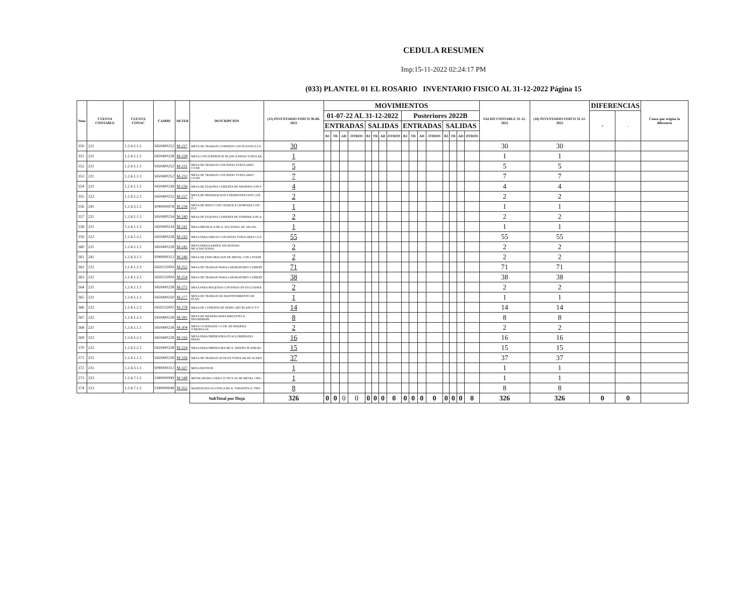CEDULA RESUMEN
Imp:15-11-2022 02:24:17 PM
(033) PLANTEL 01 EL ROSARIO INVENTARIO FISICO AL 31-12-2022 Página 15
| Num | CUENTA CONTABLE | CUENTA CONAC | CAMBS | DETER | DESCRIPCION | (15) INVENTARIO FISICO 30-06-2022 | MOVIMIENTOS | | | | | | | | | | | | | | | | SALDO CONTABLE 31-12-2022 | (16) INVENTARIO FISICO 31-12-2022 | DIFERENCIAS | | Causa que origino la diferencia |
| --- | --- | --- | --- | --- | --- | --- | --- | --- | --- | --- | --- | --- | --- | --- | --- | --- | --- | --- | --- | --- | --- | --- | --- | --- | --- | --- | --- |
| | | | | | | | 01-07-22 AL 31-12-2022 | | | | | | | | Posteriores 2022B | | | | | | | | | | + | - | |
| | | | | | | | ENTRADAS | | | | SALIDAS | | | | ENTRADAS | | | | SALIDAS | | | | | | | | |
| | | | | | | | BJ | TR | AD | OTROS | BJ | TR | AD | OTROS | BJ | TR | AD | OTROS | BJ | TR | AD | OTROS | | | | | |
| 350 | 221 | 1.2.4.1.1.1 | I450400252 | M-227 | MESA DE TRABAJO CUBIERTA CON PLASTICO LA | 30 | | | | | | | | | | | | | | | | | 30 | 30 | | | |
| 351 | 221 | 1.2.4.1.1.1 | I450400228 | M-228 | MESA CON SUPERFICIE BLANCA PATAS TUBULAR | 1 | | | | | | | | | | | | | | | | | 1 | 1 | | | |
| 352 | 221 | 1.2.4.1.1.1 | I450400252 | M-231 | MESA DE TRABAJO CON PATAS TUBULARES CUAD | 5 | | | | | | | | | | | | | | | | | 5 | 5 | | | |
| 353 | 221 | 1.2.4.1.1.1 | I450400252 | M-232 | MESA DE TRABAJO CON PATAS TUBULARES CUAD | 7 | | | | | | | | | | | | | | | | | 7 | 7 | | | |
| 354 | 221 | 1.2.4.1.1.1 | I450400238 | M-236 | MESA DE ESQUINA CUBIERTA DE MADERA CON P | 4 | | | | | | | | | | | | | | | | | 4 | 4 | | | |
| 355 | 222 | 1.2.4.1.2.1 | I450400252 | M-237 | MESA DE PREPARACION Y DEMOSTRACION CON T | 2 | | | | | | | | | | | | | | | | | 2 | 2 | | | |
| 356 | 241 | 1.2.4.3.1.1 | I090000478 | M-238 | MESA DE MAYO CON CHAROLA CROMADA CON ELE | 1 | | | | | | | | | | | | | | | | | 1 | 1 | | | |
| 357 | 221 | 1.2.4.1.1.1 | I450400254 | M-240 | MESA DE ESQUINA CUBIERTA DE FORMAICA BLA | 2 | | | | | | | | | | | | | | | | | 2 | 2 | | | |
| 358 | 221 | 1.2.4.1.1.1 | I450400234 | M-241 | MESA METALICA MCA. NACIONAL DE .68x.59x. | 1 | | | | | | | | | | | | | | | | | 1 | 1 | | | |
| 359 | 222 | 1.2.4.1.2.1 | I450400228 | M-243 | MESA PARA DIBUJO CON PATAS TUBULARES CUA | 55 | | | | | | | | | | | | | | | | | 55 | 55 | | | |
| 360 | 221 | 1.2.4.1.1.1 | I450400228 | M-245 | MESA PARA KARDEX SIN RUEDAS MCA.NACIONAL | 2 | | | | | | | | | | | | | | | | | 2 | 2 | | | |
| 361 | 241 | 1.2.4.3.1.1 | I090000312 | M-246 | MESA DE EXPLORACION DE METAL CON 2 PUERT | 2 | | | | | | | | | | | | | | | | | 2 | 2 | | | |
| 362 | 222 | 1.2.4.1.2.1 | I450215004 | M-252 | MESA DE TRABAJO PARA LABORATORIO CUBIERT | 71 | | | | | | | | | | | | | | | | | 71 | 71 | | | |
| 363 | 222 | 1.2.4.1.2.1 | I450215004 | M-254 | MESA DE TRABAJO PARA LABORATORIO CUBIERT | 38 | | | | | | | | | | | | | | | | | 38 | 38 | | | |
| 364 | 221 | 1.2.4.1.1.1 | I450400228 | M-272 | MESA PARA MAQUINA CON PATAS EN ESCUADRA | 2 | | | | | | | | | | | | | | | | | 2 | 2 | | | |
| 365 | 221 | 1.2.4.1.1.1 | I450400250 | M-277 | MESA DE TRABAJO DE MANTENIMIENTO DE PLAN | 1 | | | | | | | | | | | | | | | | | 1 | 1 | | | |
| 366 | 222 | 1.2.4.1.2.1 | I450215002 | M-278 | MESA DE CUBIERTA DE PANEL ART BLANCO Y P | 14 | | | | | | | | | | | | | | | | | 14 | 14 | | | |
| 367 | 222 | 1.2.4.1.2.1 | I450400228 | M-281 | MESA DE MADERA PARA BIBLIOTECA DESARMABL | 8 | | | | | | | | | | | | | | | | | 8 | 8 | | | |
| 368 | 221 | 1.2.4.1.1.1 | I450400228 | M-304 | MESA CUADRADA C/CUB. DE MADERA T/MODULOC | 2 | | | | | | | | | | | | | | | | | 2 | 2 | | | |
| 369 | 222 | 1.2.4.1.2.1 | I450400228 | M-316 | MESA PARA IMPRESORA EN AGLOMERADO, PATAS | 16 | | | | | | | | | | | | | | | | | 16 | 16 | | | |
| 370 | 222 | 1.2.4.1.2.1 | I450400228 | M-324 | MESA PARA IMPRESORA MCA. DISEÑO PLANEAD | 15 | | | | | | | | | | | | | | | | | 15 | 15 | | | |
| 371 | 221 | 1.2.4.1.1.1 | I450400228 | M-326 | MESA DE TRABAJO ALTA EN TUBULAR DE ACERO | 37 | | | | | | | | | | | | | | | | | 37 | 37 | | | |
| 372 | 231 | 1.2.4.3.1.1 | I090000312 | M-327 | MESA PASTEUR | 1 | | | | | | | | | | | | | | | | | 1 | 1 | | | |
| 373 | 223 | 1.2.4.7.1.1 | I390000999 | M-348 | METALOFONO LINKO 25 TECLAS DE METAL CHIC | 1 | | | | | | | | | | | | | | | | | 1 | 1 | | | |
| 374 | 223 | 1.2.4.7.1.1 | I390000048 | M-352 | MANDOLINA ACUSTICA MCA. TARANTELA, TIPO | 8 | | | | | | | | | | | | | | | | | 8 | 8 | | | |
| | | | | | SubTotal por Hoja | 326 | 0 | 0 | 0 | 0 | 0 | 0 | 0 | 0 | 0 | 0 | 0 | 0 | 0 | 0 | 0 | 0 | 326 | 326 | 0 | 0 | |